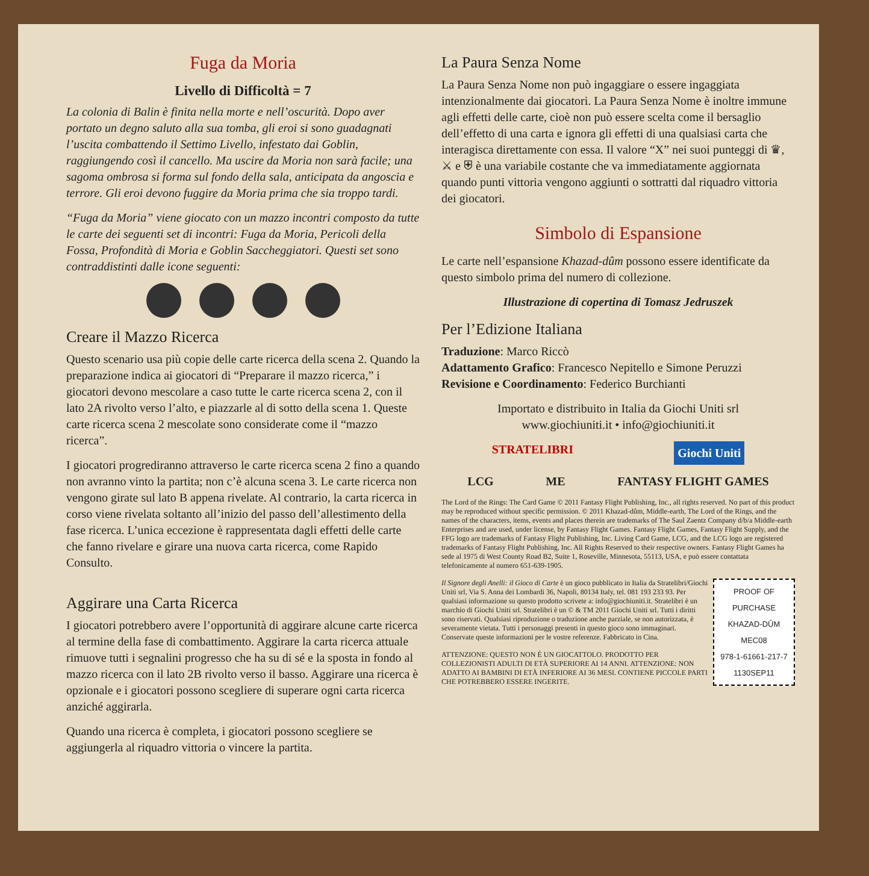Fuga da Moria
Livello di Difficoltà = 7
La colonia di Balin è finita nella morte e nell’oscurità. Dopo aver portato un degno saluto alla sua tomba, gli eroi si sono guadagnati l’uscita combattendo il Settimo Livello, infestato dai Goblin, raggiungendo così il cancello. Ma uscire da Moria non sarà facile; una sagoma ombrosa si forma sul fondo della sala, anticipata da angoscia e terrore. Gli eroi devono fuggire da Moria prima che sia troppo tardi.
“Fuga da Moria” viene giocato con un mazzo incontri composto da tutte le carte dei seguenti set di incontri: Fuga da Moria, Pericoli della Fossa, Profondità di Moria e Goblin Saccheggiatori. Questi set sono contraddistinti dalle icone seguenti:
Creare il Mazzo Ricerca
Questo scenario usa più copie delle carte ricerca della scena 2. Quando la preparazione indica ai giocatori di “Preparare il mazzo ricerca,” i giocatori devono mescolare a caso tutte le carte ricerca scena 2, con il lato 2A rivolto verso l’alto, e piazzarle al di sotto della scena 1. Queste carte ricerca scena 2 mescolate sono considerate come il “mazzo ricerca”.
I giocatori progrediranno attraverso le carte ricerca scena 2 fino a quando non avranno vinto la partita; non c’è alcuna scena 3. Le carte ricerca non vengono girate sul lato B appena rivelate. Al contrario, la carta ricerca in corso viene rivelata soltanto all’inizio del passo dell’allestimento della fase ricerca. L’unica eccezione è rappresentata dagli effetti delle carte che fanno rivelare e girare una nuova carta ricerca, come Rapido Consulto.
Aggirare una Carta Ricerca
I giocatori potrebbero avere l’opportunità di aggirare alcune carte ricerca al termine della fase di combattimento. Aggirare la carta ricerca attuale rimuove tutti i segnalini progresso che ha su di sé e la sposta in fondo al mazzo ricerca con il lato 2B rivolto verso il basso. Aggirare una ricerca è opzionale e i giocatori possono scegliere di superare ogni carta ricerca anziché aggirarla.
Quando una ricerca è completa, i giocatori possono scegliere se aggiungerla al riquadro vittoria o vincere la partita.
La Paura Senza Nome
La Paura Senza Nome non può ingaggiare o essere ingaggiata intenzionalmente dai giocatori. La Paura Senza Nome è inoltre immune agli effetti delle carte, cioè non può essere scelta come il bersaglio dell’effetto di una carta e ignora gli effetti di una qualsiasi carta che interagisca direttamente con essa. Il valore “X” nei suoi punteggi di ♛, ⚔ e ⛨ è una variabile costante che va immediatamente aggiornata quando punti vittoria vengono aggiunti o sottratti dal riquadro vittoria dei giocatori.
Simbolo di Espansione
Le carte nell’espansione Khazad-dûm possono essere identificate da questo simbolo prima del numero di collezione.
Illustrazione di copertina di Tomasz Jedruszek
Per l’Edizione Italiana
Traduzione: Marco Riccò
Adattamento Grafico: Francesco Nepitello e Simone Peruzzi
Revisione e Coordinamento: Federico Burchianti
Importato e distribuito in Italia da Giochi Uniti srl
www.giochiuniti.it • info@giochiuniti.it
STRATELIBRI Giochi Uniti
LCG ME FANTASY FLIGHT GAMES
The Lord of the Rings: The Card Game © 2011 Fantasy Flight Publishing, Inc., all rights reserved. No part of this product may be reproduced without specific permission. © 2011 Khazad-dûm, Middle-earth, The Lord of the Rings, and the names of the characters, items, events and places therein are trademarks of The Saul Zaentz Company d/b/a Middle-earth Enterprises and are used, under license, by Fantasy Flight Games. Fantasy Flight Games, Fantasy Flight Supply, and the FFG logo are trademarks of Fantasy Flight Publishing, Inc. Living Card Game, LCG, and the LCG logo are registered trademarks of Fantasy Flight Publishing, Inc. All Rights Reserved to their respective owners. Fantasy Flight Games ha sede al 1975 di West County Road B2, Suite 1, Roseville, Minnesota, 55113, USA, e può essere contattata telefonicamente al numero 651-639-1905.
PROOF OF PURCHASE
KHAZAD-DÛM
MEC08
978-1-61661-217-7
1130SEP11
Il Signore degli Anelli: il Gioco di Carte è un gioco pubblicato in Italia da Stratelibri/Giochi Uniti srl, Via S. Anna dei Lombardi 36, Napoli, 80134 Italy, tel. 081 193 233 93. Per qualsiasi informazione su questo prodotto scrivete a: info@giochiuniti.it. Stratelibri è un marchio di Giochi Uniti srl. Stratelibri è un © & TM 2011 Giochi Uniti srl. Tutti i diritti sono riservati. Qualsiasi riproduzione o traduzione anche parziale, se non autorizzata, è severamente vietata. Tutti i personaggi presenti in questo gioco sono immaginari. Conservate queste informazioni per le vostre referenze. Fabbricato in Cina.
ATTENZIONE: QUESTO NON È UN GIOCATTOLO. PRODOTTO PER COLLEZIONISTI ADULTI DI ETÀ SUPERIORE AI 14 ANNI. ATTENZIONE: NON ADATTO AI BAMBINI DI ETÀ INFERIORE AI 36 MESI. CONTIENE PICCOLE PARTI CHE POTREBBERO ESSERE INGERITE.